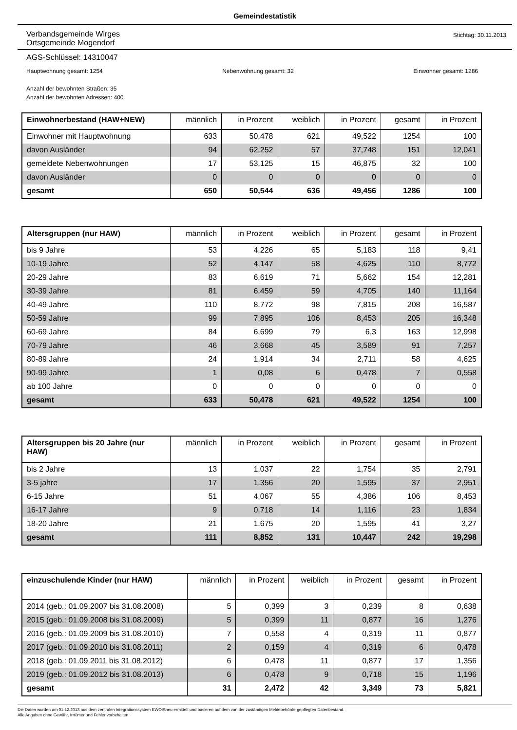Gemeindestatistik
Verbandsgemeinde Wirges
Ortsgemeinde Mogendorf
Stichtag: 30.11.2013
AGS-Schlüssel: 14310047
Hauptwohnung gesamt: 1254 Nebenwohnung gesamt: 32 Einwohner gesamt: 1286
Anzahl der bewohnten Straßen: 35
Anzahl der bewohnten Adressen: 400
| Einwohnerbestand (HAW+NEW) | männlich | in Prozent | weiblich | in Prozent | gesamt | in Prozent |
| --- | --- | --- | --- | --- | --- | --- |
| Einwohner mit Hauptwohnung | 633 | 50,478 | 621 | 49,522 | 1254 | 100 |
| davon Ausländer | 94 | 62,252 | 57 | 37,748 | 151 | 12,041 |
| gemeldete Nebenwohnungen | 17 | 53,125 | 15 | 46,875 | 32 | 100 |
| davon Ausländer | 0 | 0 | 0 | 0 | 0 | 0 |
| gesamt | 650 | 50,544 | 636 | 49,456 | 1286 | 100 |
| Altersgruppen (nur HAW) | männlich | in Prozent | weiblich | in Prozent | gesamt | in Prozent |
| --- | --- | --- | --- | --- | --- | --- |
| bis 9 Jahre | 53 | 4,226 | 65 | 5,183 | 118 | 9,41 |
| 10-19 Jahre | 52 | 4,147 | 58 | 4,625 | 110 | 8,772 |
| 20-29 Jahre | 83 | 6,619 | 71 | 5,662 | 154 | 12,281 |
| 30-39 Jahre | 81 | 6,459 | 59 | 4,705 | 140 | 11,164 |
| 40-49 Jahre | 110 | 8,772 | 98 | 7,815 | 208 | 16,587 |
| 50-59 Jahre | 99 | 7,895 | 106 | 8,453 | 205 | 16,348 |
| 60-69 Jahre | 84 | 6,699 | 79 | 6,3 | 163 | 12,998 |
| 70-79 Jahre | 46 | 3,668 | 45 | 3,589 | 91 | 7,257 |
| 80-89 Jahre | 24 | 1,914 | 34 | 2,711 | 58 | 4,625 |
| 90-99 Jahre | 1 | 0,08 | 6 | 0,478 | 7 | 0,558 |
| ab 100 Jahre | 0 | 0 | 0 | 0 | 0 | 0 |
| gesamt | 633 | 50,478 | 621 | 49,522 | 1254 | 100 |
| Altersgruppen bis 20 Jahre (nur HAW) | männlich | in Prozent | weiblich | in Prozent | gesamt | in Prozent |
| --- | --- | --- | --- | --- | --- | --- |
| bis 2 Jahre | 13 | 1,037 | 22 | 1,754 | 35 | 2,791 |
| 3-5 jahre | 17 | 1,356 | 20 | 1,595 | 37 | 2,951 |
| 6-15 Jahre | 51 | 4,067 | 55 | 4,386 | 106 | 8,453 |
| 16-17 Jahre | 9 | 0,718 | 14 | 1,116 | 23 | 1,834 |
| 18-20 Jahre | 21 | 1,675 | 20 | 1,595 | 41 | 3,27 |
| gesamt | 111 | 8,852 | 131 | 10,447 | 242 | 19,298 |
| einzuschulende Kinder (nur HAW) | männlich | in Prozent | weiblich | in Prozent | gesamt | in Prozent |
| --- | --- | --- | --- | --- | --- | --- |
| 2014 (geb.: 01.09.2007 bis 31.08.2008) | 5 | 0,399 | 3 | 0,239 | 8 | 0,638 |
| 2015 (geb.: 01.09.2008 bis 31.08.2009) | 5 | 0,399 | 11 | 0,877 | 16 | 1,276 |
| 2016 (geb.: 01.09.2009 bis 31.08.2010) | 7 | 0,558 | 4 | 0,319 | 11 | 0,877 |
| 2017 (geb.: 01.09.2010 bis 31.08.2011) | 2 | 0,159 | 4 | 0,319 | 6 | 0,478 |
| 2018 (geb.: 01.09.2011 bis 31.08.2012) | 6 | 0,478 | 11 | 0,877 | 17 | 1,356 |
| 2019 (geb.: 01.09.2012 bis 31.08.2013) | 6 | 0,478 | 9 | 0,718 | 15 | 1,196 |
| gesamt | 31 | 2,472 | 42 | 3,349 | 73 | 5,821 |
Die Daten wurden am 01.12.2013 aus dem zentralen Integrationssystem EWOISneu ermittelt und basieren auf dem von der zuständigen Meldebehörde gepflegten Datenbestand.
Alle Angaben ohne Gewähr, Irrtümer und Fehler vorbehalten.